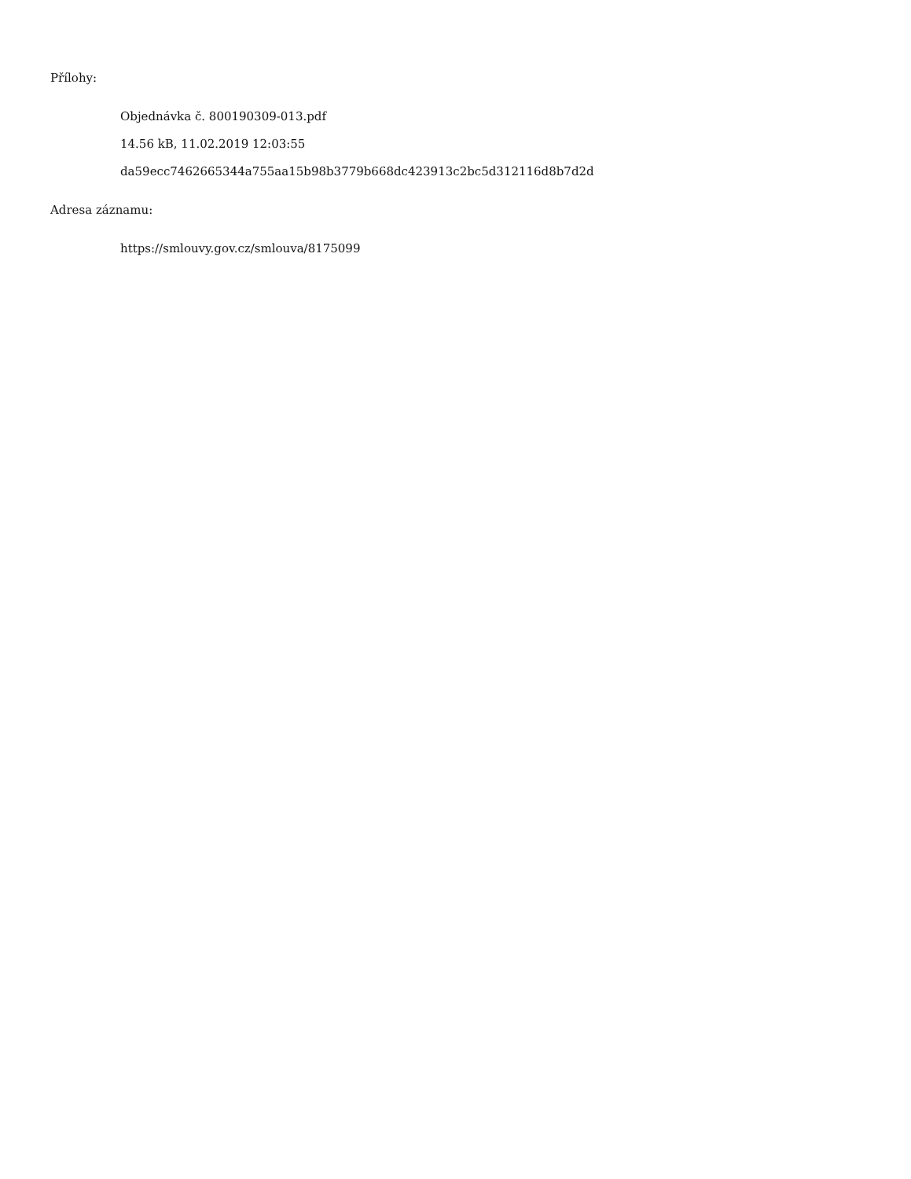Přílohy:
Objednávka č. 800190309-013.pdf
14.56 kB, 11.02.2019 12:03:55
da59ecc7462665344a755aa15b98b3779b668dc423913c2bc5d312116d8b7d2d
Adresa záznamu:
https://smlouvy.gov.cz/smlouva/8175099